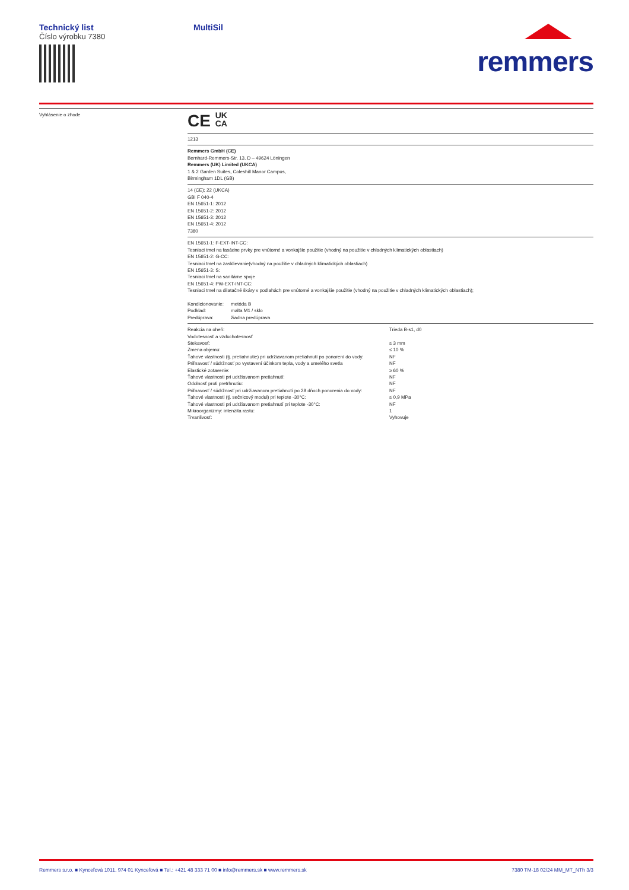Technický list
Číslo výrobku 7380
MultiSil
remmers
Vyhlásenie o zhode
CE UK
CA
1213
Remmers GmbH (CE)
Bernhard-Remmers-Str. 13, D – 49624 Löningen
Remmers (UK) Limited (UKCA)
1 & 2 Garden Suites, Coleshill Manor Campus,
Birmingham 1DL (GB)
14 (CE); 22 (UKCA)
GBI F 040-4
EN 15651-1: 2012
EN 15651-2: 2012
EN 15651-3: 2012
EN 15651-4: 2012
7380
EN 15651-1: F-EXT-INT-CC:
Tesniaci tmel na fasádne prvky pre vnútorné a vonkajšie použitie (vhodný na použitie v chladných klimatických oblastiach)
EN 15651-2: G-CC:
Tesniaci tmel na zasklievanie(vhodný na použitie v chladných klimatických oblastiach)
EN 15651-3: S:
Tesniaci tmel na sanitárne spoje
EN 15651-4: PW-EXT-INT-CC:
Tesniaci tmel na dilatačné škáry v podlahách pre vnútorné a vonkajšie použitie (vhodný na použitie v chladných klimatických oblastiach);
| Kondicionovanie: | metóda B |
| Podklad: | malta M1 / sklo |
| Predúprava: | žiadna predúprava |
| Reakcia na oheň: | Trieda B-s1, d0 |
| Vodotesnosť a vzduchotesnosť | |
| Stekavosť: | ≤ 3 mm |
| Zmena objemu: | ≤ 10 % |
| Ťahové vlastnosti (tj. pretiahnutie) pri udržiavanom pretiahnutí po ponorení do vody: | NF |
| Priľnavosť / súdržnosť po vystavení účinkom tepla, vody a umelého svetla | NF |
| Elastické zotavenie: | ≥ 60 % |
| Ťahové vlastnosti pri udržiavanom pretiahnutí: | NF |
| Odolnosť proti pretrhnutiu: | NF |
| Priľnavosť / súdržnosť pri udržiavanom pretiahnutí po 28 dňoch ponorenia do vody: | NF |
| Ťahové vlastnosti (tj. sečnicový modul) pri teplote -30°C: | ≤ 0,9 MPa |
| Ťahové vlastnosti pri udržiavanom pretiahnutí pri teplote -30°C: | NF |
| Mikroorganizmy: intenzita rastu: | 1 |
| Trvanlivosť: | Vyhovuje |
Remmers s.r.o. ■ Kynceľová 1011, 974 01 Kynceľová ■ Tel.: +421 48 333 71 00 ■ info@remmers.sk ■ www.remmers.sk 7380 TM-18 02/24 MM_MT_NTh 3/3